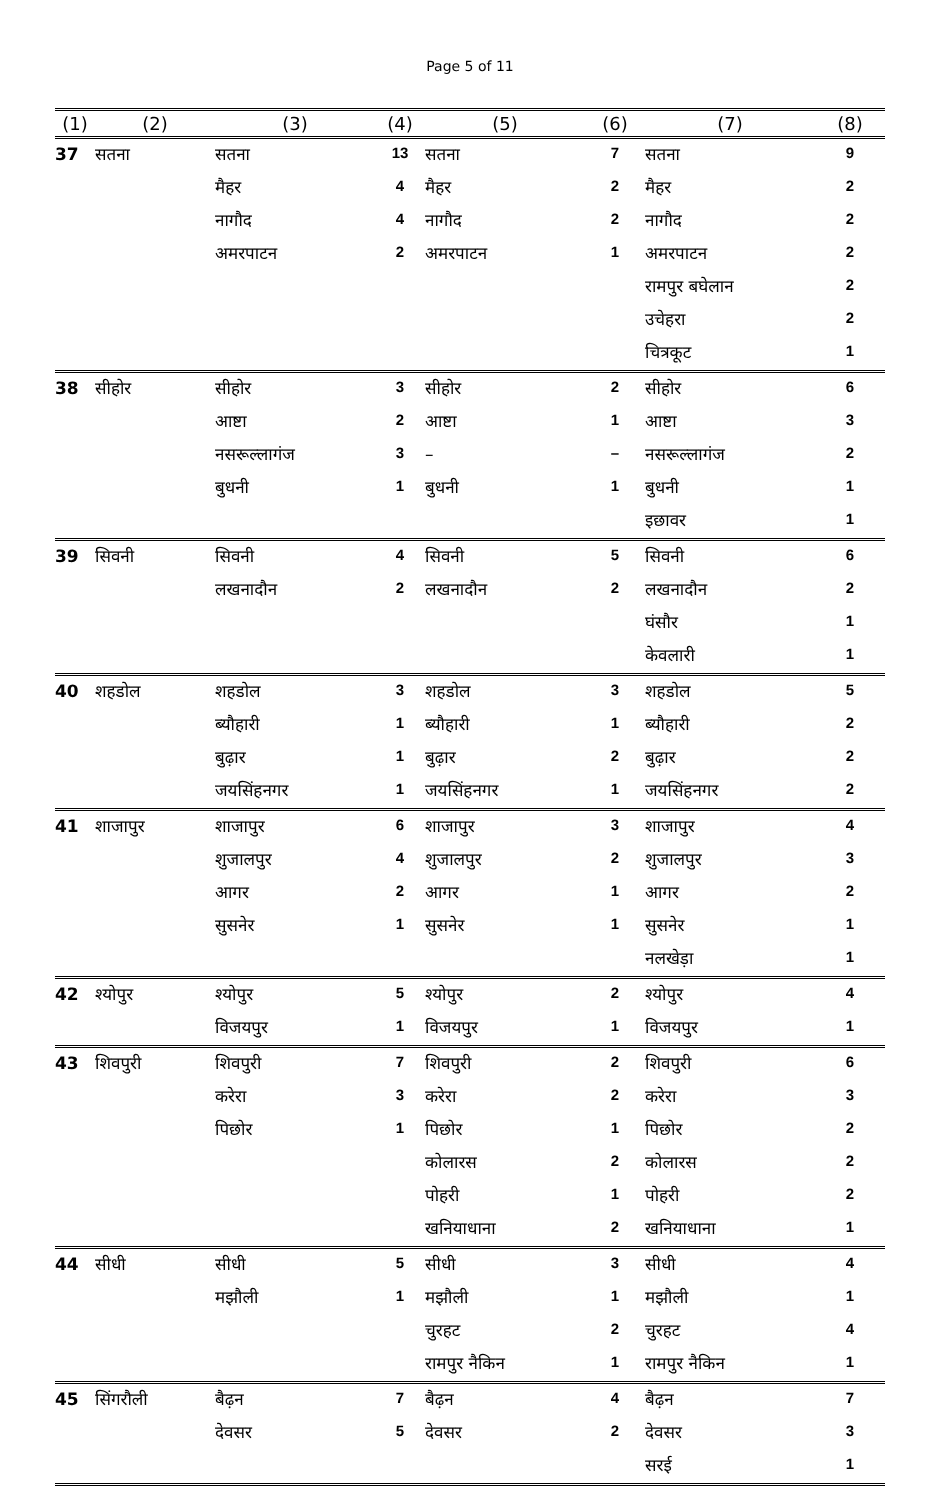Page 5 of 11
| (1) | (2) | (3) | (4) | (5) | (6) | (7) | (8) |
| --- | --- | --- | --- | --- | --- | --- | --- |
| 37 | सतना | सतना | 13 | सतना | 7 | सतना | 9 |
| | | मैहर | 4 | मैहर | 2 | मैहर | 2 |
| | | नागौद | 4 | नागौद | 2 | नागौद | 2 |
| | | अमरपाटन | 2 | अमरपाटन | 1 | अमरपाटन | 2 |
| | | | | | | रामपुर बघेलान | 2 |
| | | | | | | उचेहरा | 2 |
| | | | | | | चित्रकूट | 1 |
| 38 | सीहोर | सीहोर | 3 | सीहोर | 2 | सीहोर | 6 |
| | | आष्टा | 2 | आष्टा | 1 | आष्टा | 3 |
| | | नसरूल्लागंज | 3 | – | – | नसरूल्लागंज | 2 |
| | | बुधनी | 1 | बुधनी | 1 | बुधनी | 1 |
| | | | | | | इछावर | 1 |
| 39 | सिवनी | सिवनी | 4 | सिवनी | 5 | सिवनी | 6 |
| | | लखनादौन | 2 | लखनादौन | 2 | लखनादौन | 2 |
| | | | | | | घंसौर | 1 |
| | | | | | | केवलारी | 1 |
| 40 | शहडोल | शहडोल | 3 | शहडोल | 3 | शहडोल | 5 |
| | | ब्यौहारी | 1 | ब्यौहारी | 1 | ब्यौहारी | 2 |
| | | बुढ़ार | 1 | बुढ़ार | 2 | बुढ़ार | 2 |
| | | जयसिंहनगर | 1 | जयसिंहनगर | 1 | जयसिंहनगर | 2 |
| 41 | शाजापुर | शाजापुर | 6 | शाजापुर | 3 | शाजापुर | 4 |
| | | शुजालपुर | 4 | शुजालपुर | 2 | शुजालपुर | 3 |
| | | आगर | 2 | आगर | 1 | आगर | 2 |
| | | सुसनेर | 1 | सुसनेर | 1 | सुसनेर | 1 |
| | | | | | | नलखेड़ा | 1 |
| 42 | श्योपुर | श्योपुर | 5 | श्योपुर | 2 | श्योपुर | 4 |
| | | विजयपुर | 1 | विजयपुर | 1 | विजयपुर | 1 |
| 43 | शिवपुरी | शिवपुरी | 7 | शिवपुरी | 2 | शिवपुरी | 6 |
| | | करेरा | 3 | करेरा | 2 | करेरा | 3 |
| | | पिछोर | 1 | पिछोर | 1 | पिछोर | 2 |
| | | | | कोलारस | 2 | कोलारस | 2 |
| | | | | पोहरी | 1 | पोहरी | 2 |
| | | | | खनियाधाना | 2 | खनियाधाना | 1 |
| 44 | सीधी | सीधी | 5 | सीधी | 3 | सीधी | 4 |
| | | मझौली | 1 | मझौली | 1 | मझौली | 1 |
| | | | | चुरहट | 2 | चुरहट | 4 |
| | | | | रामपुर नैकिन | 1 | रामपुर नैकिन | 1 |
| 45 | सिंगरौली | बैढ़न | 7 | बैढ़न | 4 | बैढ़न | 7 |
| | | देवसर | 5 | देवसर | 2 | देवसर | 3 |
| | | | | | | सरई | 1 |